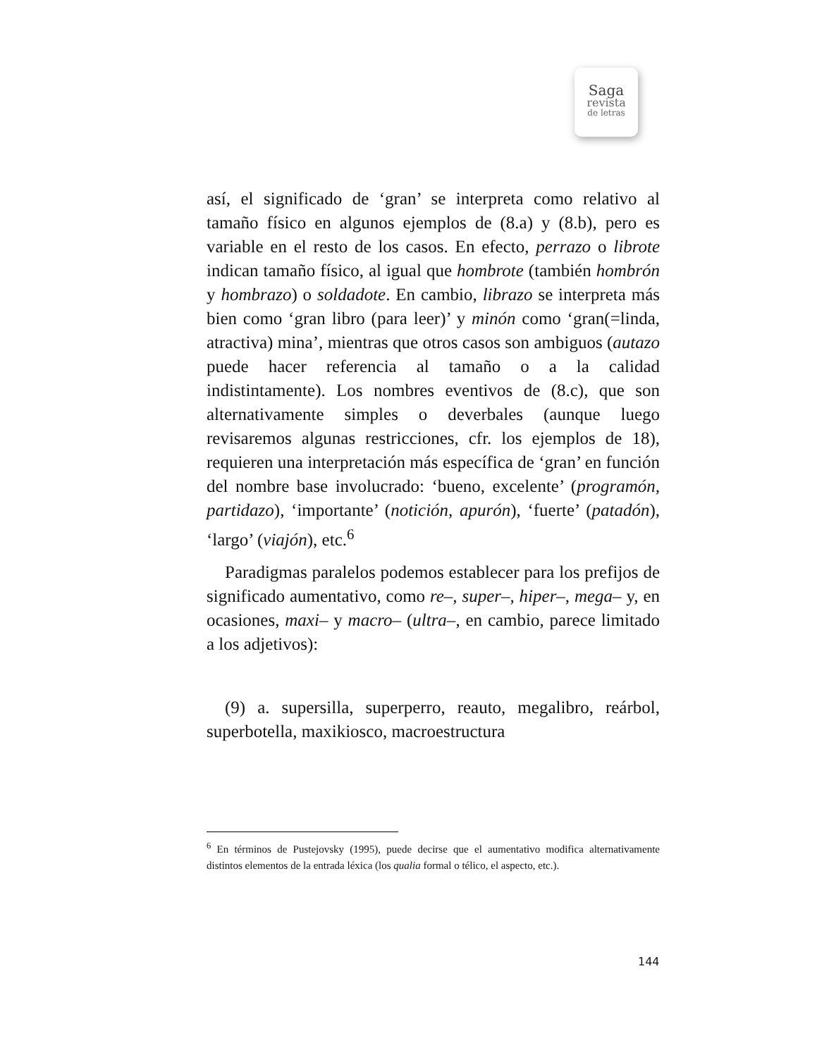Saga
revista
de letras
así, el significado de ‘gran’ se interpreta como relativo al tamaño físico en algunos ejemplos de (8.a) y (8.b), pero es variable en el resto de los casos. En efecto, perrazo o librote indican tamaño físico, al igual que hombrote (también hombrón y hombrazo) o soldadote. En cambio, librazo se interpreta más bien como ‘gran libro (para leer)’ y minón como ‘gran(=linda, atractiva) mina’, mientras que otros casos son ambiguos (autazo puede hacer referencia al tamaño o a la calidad indistintamente). Los nombres eventivos de (8.c), que son alternativamente simples o deverbales (aunque luego revisaremos algunas restricciones, cfr. los ejemplos de 18), requieren una interpretación más específica de ‘gran’ en función del nombre base involucrado: ‘bueno, excelente’ (programón, partidazo), ‘importante’ (notición, apurón), ‘fuerte’ (patadón), ‘largo’ (viajón), etc.<sup>6</sup>
Paradigmas paralelos podemos establecer para los prefijos de significado aumentativo, como re–, super–, hiper–, mega– y, en ocasiones, maxi– y macro– (ultra–, en cambio, parece limitado a los adjetivos):
(9) a. supersilla, superperro, reauto, megalibro, reárbol, superbotella, maxikiosco, macroestructura
<sup>6</sup> En términos de Pustejovsky (1995), puede decirse que el aumentativo modifica alternativamente distintos elementos de la entrada léxica (los qualia formal o télico, el aspecto, etc.).
144